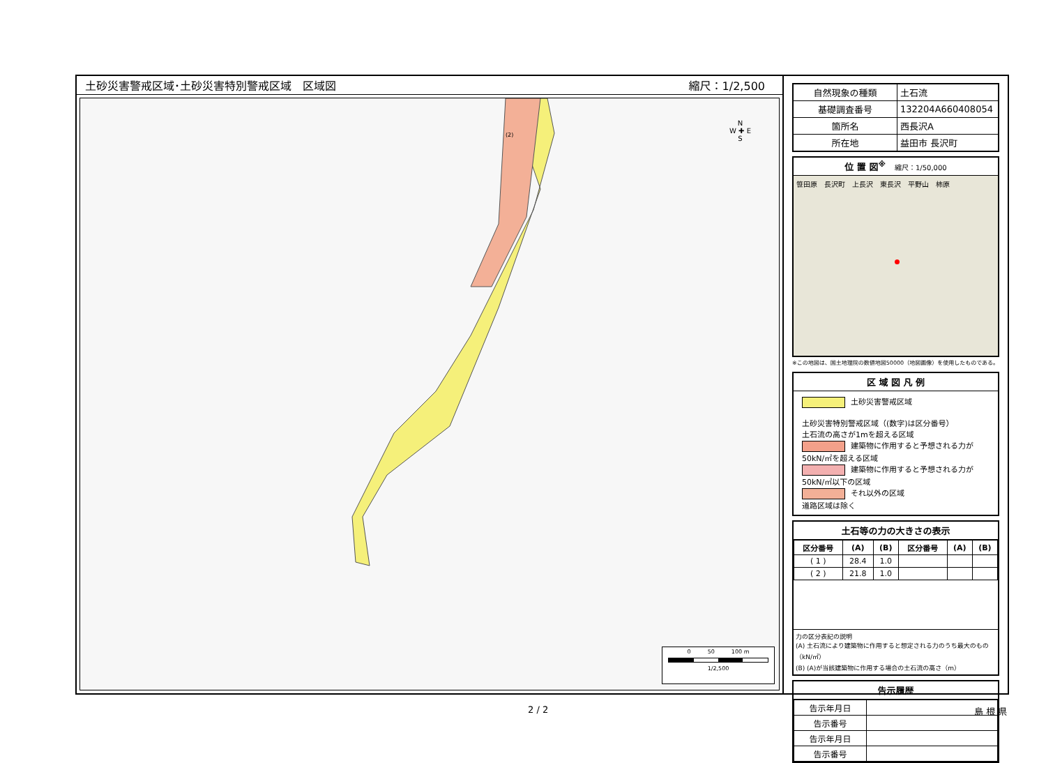土砂災害警戒区域･土砂災害特別警戒区域　区域図 縮尺：1/2,500
(2)
N
W ✚ E
S
0　　　50　　　100 m
1/2,500
| 自然現象の種類 | 土石流 |
| 基礎調査番号 | 132204A660408054 |
| 箇所名 | 西長沢A |
| 所在地 | 益田市 長沢町 |
位 置 図<sup>※</sup>　縮尺：1/50,000
笹田原　長沢町　上長沢　東長沢　平野山　柿原
※この地図は、国土地理院の数値地図50000（地図画像）を使用したものである。
区 域 図 凡 例
土砂災害警戒区域
土砂災害特別警戒区域（(数字)は区分番号）
土石流の高さが1mを超える区域
建築物に作用すると予想される力が50kN/㎡を超える区域
建築物に作用すると予想される力が50kN/㎡以下の区域
それ以外の区域
道路区域は除く
土石等の力の大きさの表示
| 区分番号 | (A) | (B) | 区分番号 | (A) | (B) |
| --- | --- | --- | --- | --- | --- |
| ( 1 ) | 28.4 | 1.0 | | | |
| ( 2 ) | 21.8 | 1.0 | | | |
力の区分表記の説明
(A) 土石流により建築物に作用すると想定される力のうち最大のもの（kN/㎡）
(B) (A)が当該建築物に作用する場合の土石流の高さ（m）
告示履歴
| 告示年月日 | |
| 告示番号 | |
| 告示年月日 | |
| 告示番号 | |
2 / 2 島 根 県